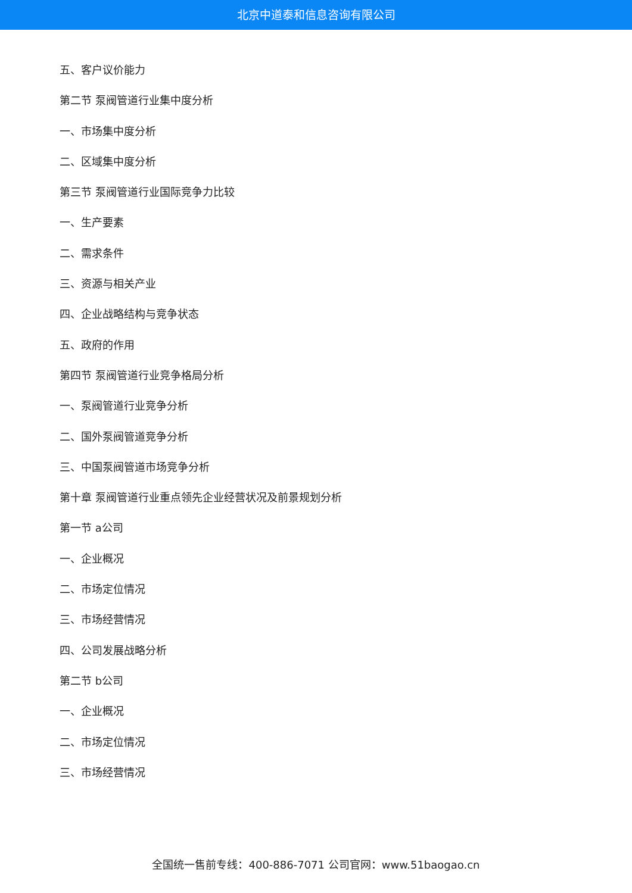北京中道泰和信息咨询有限公司
五、客户议价能力
第二节 泵阀管道行业集中度分析
一、市场集中度分析
二、区域集中度分析
第三节 泵阀管道行业国际竞争力比较
一、生产要素
二、需求条件
三、资源与相关产业
四、企业战略结构与竞争状态
五、政府的作用
第四节 泵阀管道行业竞争格局分析
一、泵阀管道行业竞争分析
二、国外泵阀管道竞争分析
三、中国泵阀管道市场竞争分析
第十章 泵阀管道行业重点领先企业经营状况及前景规划分析
第一节 a公司
一、企业概况
二、市场定位情况
三、市场经营情况
四、公司发展战略分析
第二节 b公司
一、企业概况
二、市场定位情况
三、市场经营情况
全国统一售前专线：400-886-7071 公司官网：www.51baogao.cn